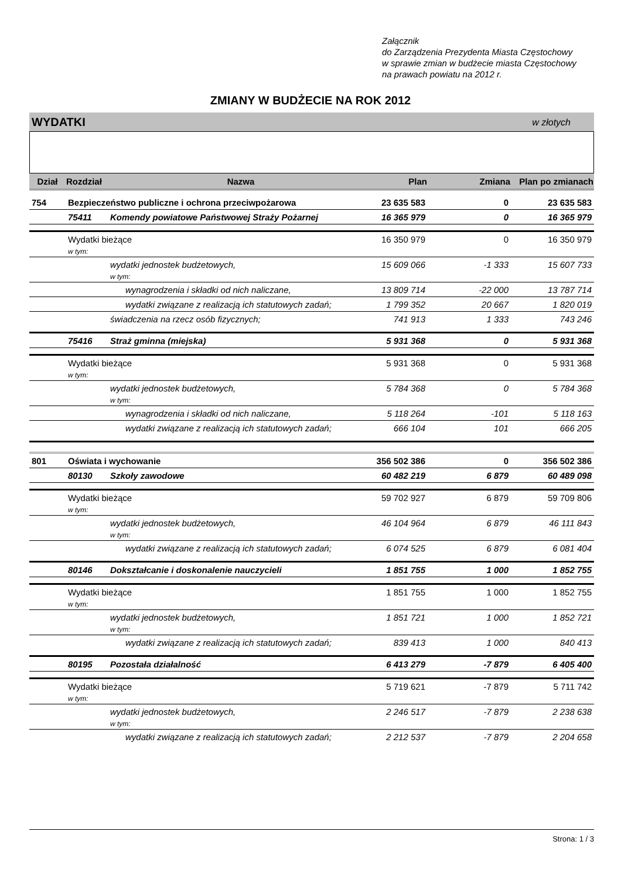Załącznik
do Zarządzenia Prezydenta Miasta Częstochowy
w sprawie zmian w budżecie miasta Częstochowy
na prawach powiatu na 2012 r.
ZMIANY W BUDŻECIE NA ROK 2012
WYDATKI w złotych
| Dział | Rozdział | Nazwa | Plan | Zmiana | Plan po zmianach |
| --- | --- | --- | --- | --- | --- |
| 754 | Bezpieczeństwo publiczne i ochrona przeciwpożarowa | | 23 635 583 | 0 | 23 635 583 |
| | 75411 | Komendy powiatowe Państwowej Straży Pożarnej | 16 365 979 | 0 | 16 365 979 |
| | Wydatki bieżące | | 16 350 979 | 0 | 16 350 979 |
| | w tym: | | | | |
| | | wydatki jednostek budżetowych, | 15 609 066 | -1 333 | 15 607 733 |
| | | w tym: | | | |
| | | wynagrodzenia i składki od nich naliczane, | 13 809 714 | -22 000 | 13 787 714 |
| | | wydatki związane z realizacją ich statutowych zadań; | 1 799 352 | 20 667 | 1 820 019 |
| | | świadczenia na rzecz osób fizycznych; | 741 913 | 1 333 | 743 246 |
| | 75416 | Straż gminna (miejska) | 5 931 368 | 0 | 5 931 368 |
| | Wydatki bieżące | | 5 931 368 | 0 | 5 931 368 |
| | w tym: | | | | |
| | | wydatki jednostek budżetowych, | 5 784 368 | 0 | 5 784 368 |
| | | w tym: | | | |
| | | wynagrodzenia i składki od nich naliczane, | 5 118 264 | -101 | 5 118 163 |
| | | wydatki związane z realizacją ich statutowych zadań; | 666 104 | 101 | 666 205 |
| 801 | Oświata i wychowanie | | 356 502 386 | 0 | 356 502 386 |
| | 80130 | Szkoły zawodowe | 60 482 219 | 6 879 | 60 489 098 |
| | Wydatki bieżące | | 59 702 927 | 6 879 | 59 709 806 |
| | w tym: | | | | |
| | | wydatki jednostek budżetowych, | 46 104 964 | 6 879 | 46 111 843 |
| | | w tym: | | | |
| | | wydatki związane z realizacją ich statutowych zadań; | 6 074 525 | 6 879 | 6 081 404 |
| | 80146 | Dokształcanie i doskonalenie nauczycieli | 1 851 755 | 1 000 | 1 852 755 |
| | Wydatki bieżące | | 1 851 755 | 1 000 | 1 852 755 |
| | w tym: | | | | |
| | | wydatki jednostek budżetowych, | 1 851 721 | 1 000 | 1 852 721 |
| | | w tym: | | | |
| | | wydatki związane z realizacją ich statutowych zadań; | 839 413 | 1 000 | 840 413 |
| | 80195 | Pozostała działalność | 6 413 279 | -7 879 | 6 405 400 |
| | Wydatki bieżące | | 5 719 621 | -7 879 | 5 711 742 |
| | w tym: | | | | |
| | | wydatki jednostek budżetowych, | 2 246 517 | -7 879 | 2 238 638 |
| | | w tym: | | | |
| | | wydatki związane z realizacją ich statutowych zadań; | 2 212 537 | -7 879 | 2 204 658 |
Strona: 1 / 3